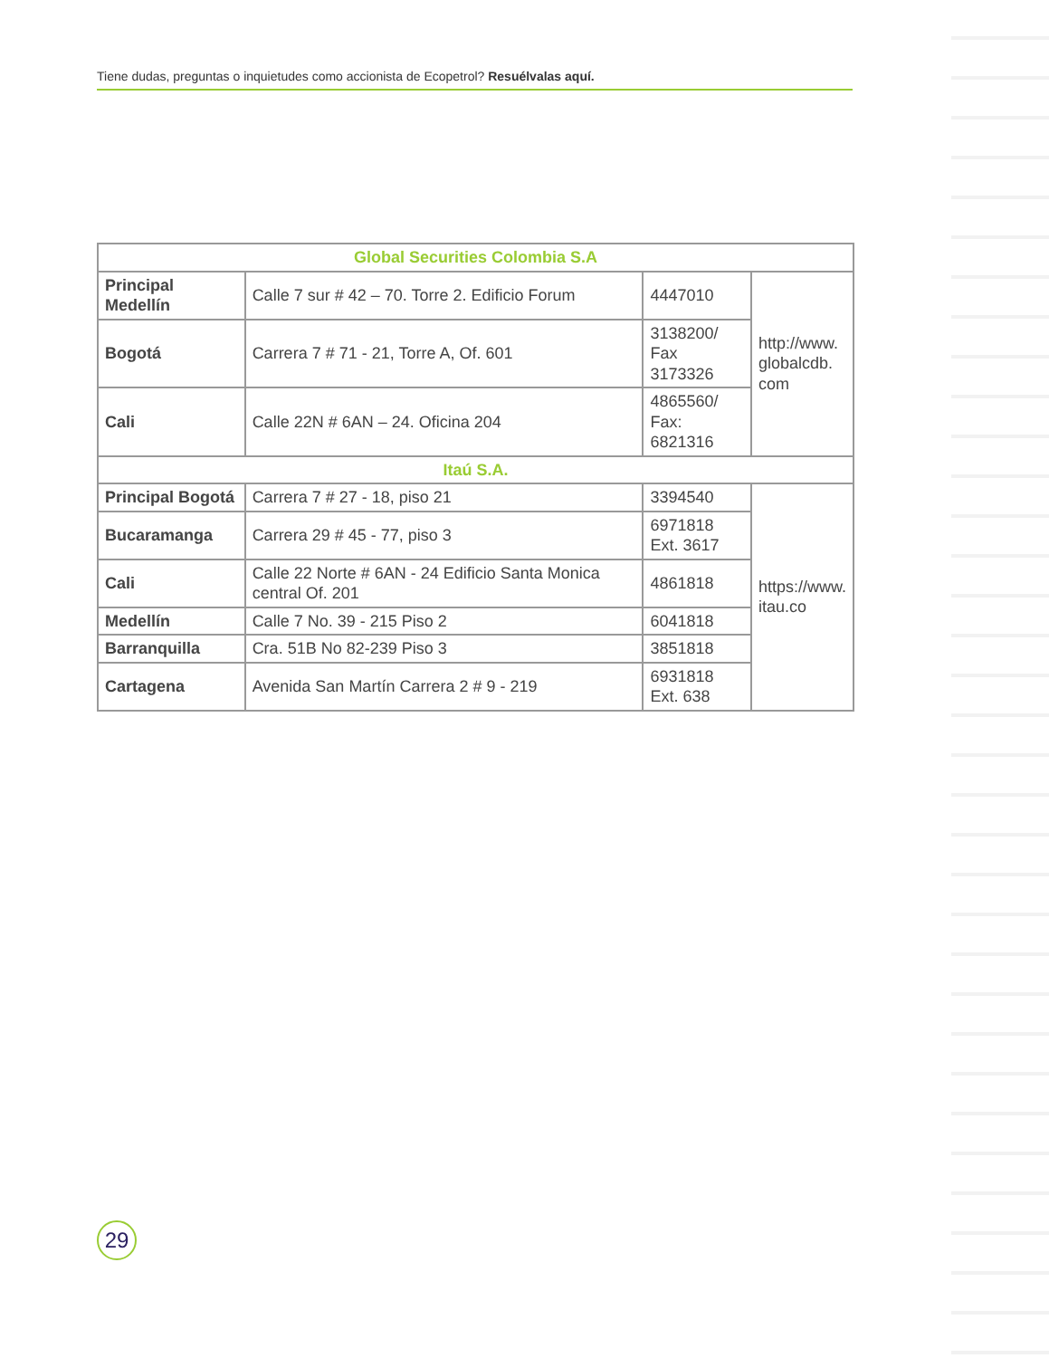Tiene dudas, preguntas o inquietudes como accionista de Ecopetrol? Resuélvalas aquí.
| Global Securities Colombia S.A | | | |
| --- | --- | --- | --- |
| Principal Medellín | Calle 7 sur # 42 – 70. Torre 2. Edificio Forum | 4447010 | http://www. globalcdb. com |
| Bogotá | Carrera 7 # 71 - 21, Torre A, Of. 601 | 3138200/ Fax 3173326 | |
| Cali | Calle 22N # 6AN – 24. Oficina 204 | 4865560/ Fax: 6821316 | |
| Itaú S.A. | | | |
| Principal Bogotá | Carrera 7 # 27 - 18, piso 21 | 3394540 | https://www. itau.co |
| Bucaramanga | Carrera 29 # 45 - 77, piso 3 | 6971818 Ext. 3617 | |
| Cali | Calle 22 Norte # 6AN - 24 Edificio Santa Monica central Of. 201 | 4861818 | |
| Medellín | Calle 7 No. 39 - 215 Piso 2 | 6041818 | |
| Barranquilla | Cra. 51B No 82-239 Piso 3 | 3851818 | |
| Cartagena | Avenida San Martín Carrera 2 # 9 - 219 | 6931818 Ext. 638 | |
29